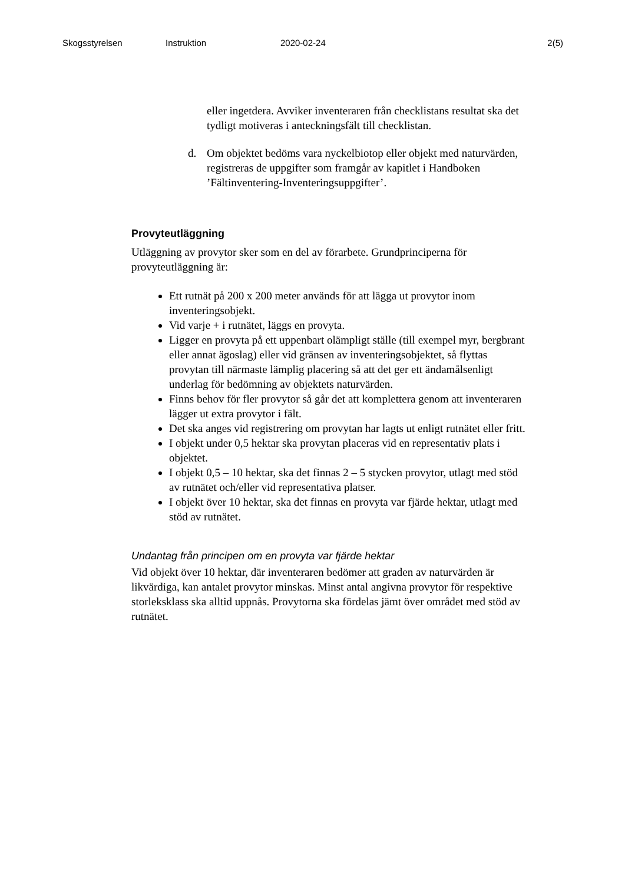Skogsstyrelsen Instruktion 2020-02-24 2(5)
eller ingetdera. Avviker inventeraren från checklistans resultat ska det tydligt motiveras i anteckningsfält till checklistan.
d. Om objektet bedöms vara nyckelbiotop eller objekt med naturvärden, registreras de uppgifter som framgår av kapitlet i Handboken ’Fältinventering-Inventeringsuppgifter’.
Provyteutläggning
Utläggning av provytor sker som en del av förarbete. Grundprinciperna för provyteutläggning är:
Ett rutnät på 200 x 200 meter används för att lägga ut provytor inom inventeringsobjekt.
Vid varje + i rutnätet, läggs en provyta.
Ligger en provyta på ett uppenbart olämpligt ställe (till exempel myr, bergbrant eller annat ägoslag) eller vid gränsen av inventeringsobjektet, så flyttas provytan till närmaste lämplig placering så att det ger ett ändamålsenligt underlag för bedömning av objektets naturvärden.
Finns behov för fler provytor så går det att komplettera genom att inventeraren lägger ut extra provytor i fält.
Det ska anges vid registrering om provytan har lagts ut enligt rutnätet eller fritt.
I objekt under 0,5 hektar ska provytan placeras vid en representativ plats i objektet.
I objekt 0,5 – 10 hektar, ska det finnas 2 – 5 stycken provytor, utlagt med stöd av rutnätet och/eller vid representativa platser.
I objekt över 10 hektar, ska det finnas en provyta var fjärde hektar, utlagt med stöd av rutnätet.
Undantag från principen om en provyta var fjärde hektar
Vid objekt över 10 hektar, där inventeraren bedömer att graden av naturvärden är likvärdiga, kan antalet provytor minskas. Minst antal angivna provytor för respektive storleksklass ska alltid uppnås. Provytorna ska fördelas jämt över området med stöd av rutnätet.